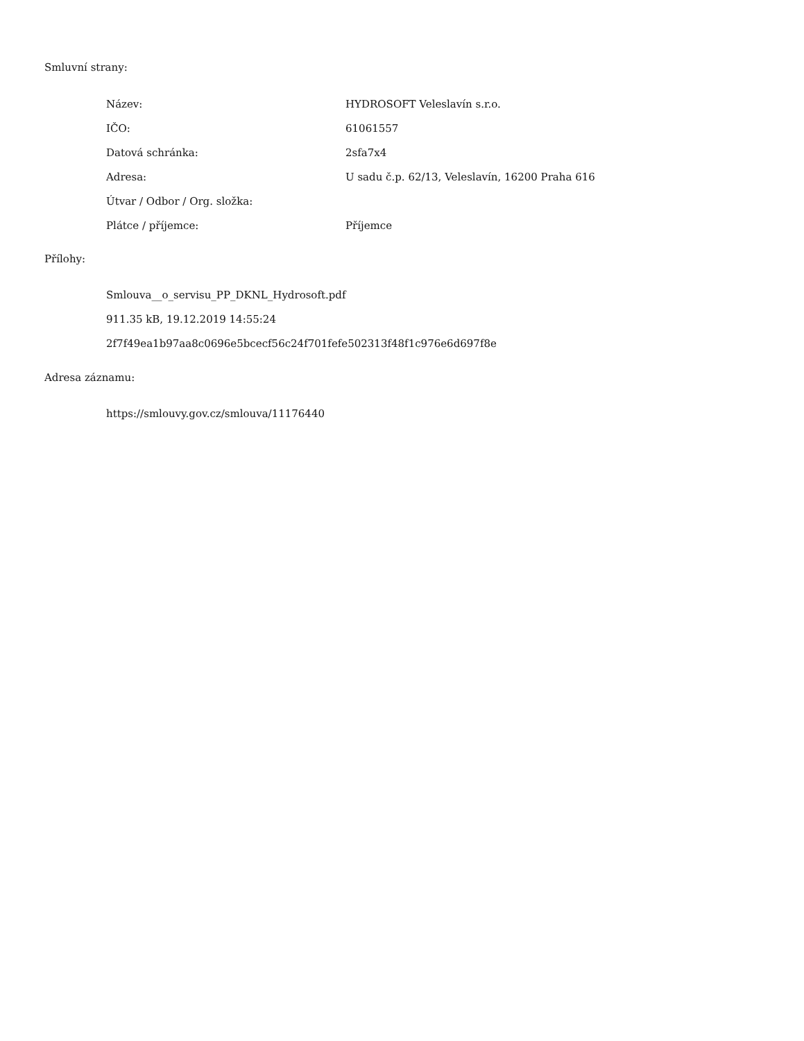Smluvní strany:
| Název: | HYDROSOFT Veleslavín s.r.o. |
| IČO: | 61061557 |
| Datová schránka: | 2sfa7x4 |
| Adresa: | U sadu č.p. 62/13, Veleslavín, 16200 Praha 616 |
| Útvar / Odbor / Org. složka: | |
| Plátce / příjemce: | Příjemce |
Přílohy:
Smlouva__o_servisu_PP_DKNL_Hydrosoft.pdf
911.35 kB, 19.12.2019 14:55:24
2f7f49ea1b97aa8c0696e5bcecf56c24f701fefe502313f48f1c976e6d697f8e
Adresa záznamu:
https://smlouvy.gov.cz/smlouva/11176440